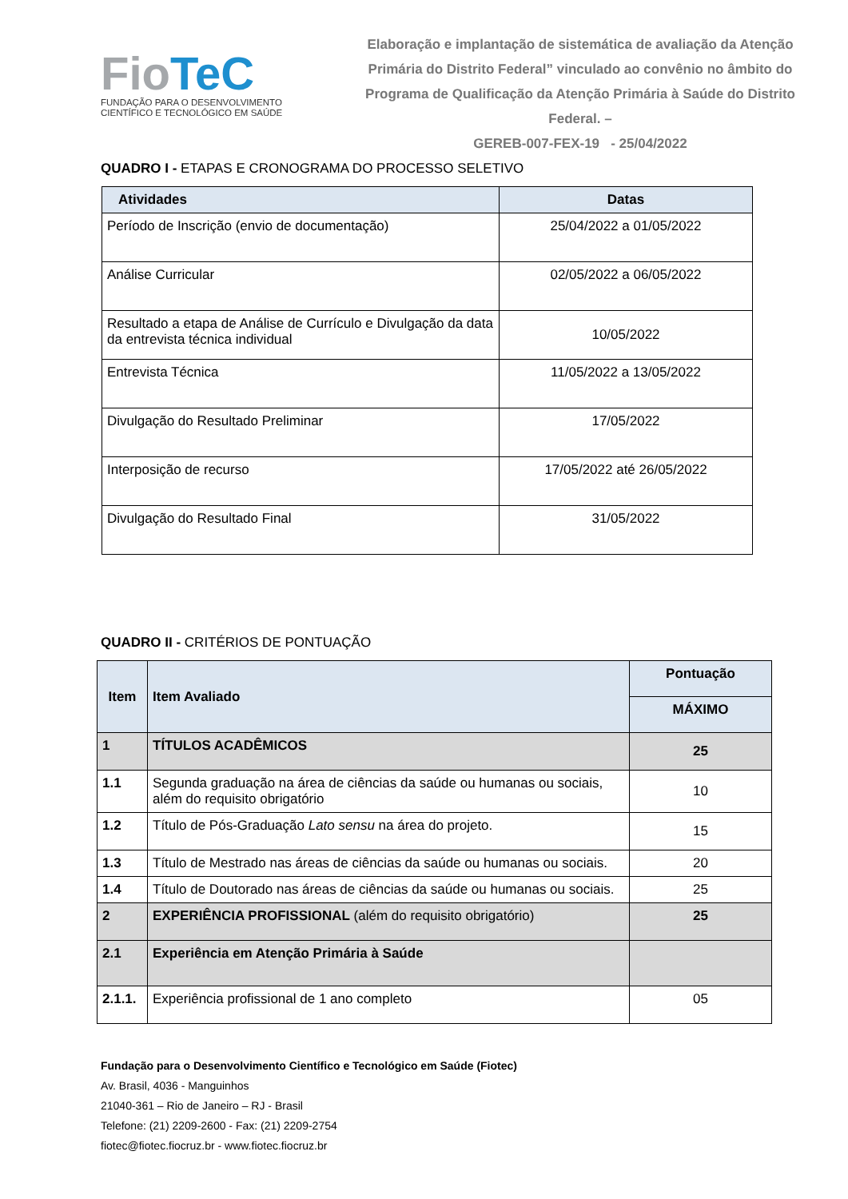FioTeC
FUNDAÇÃO PARA O DESENVOLVIMENTO
CIENTÍFICO E TECNOLÓGICO EM SAÚDE
Elaboração e implantação de sistemática de avaliação da Atenção Primária do Distrito Federal” vinculado ao convênio no âmbito do Programa de Qualificação da Atenção Primária à Saúde do Distrito Federal. –
GEREB-007-FEX-19 - 25/04/2022
QUADRO I - ETAPAS E CRONOGRAMA DO PROCESSO SELETIVO
| Atividades | Datas |
| --- | --- |
| Período de Inscrição (envio de documentação) | 25/04/2022 a 01/05/2022 |
| Análise Curricular | 02/05/2022 a 06/05/2022 |
| Resultado a etapa de Análise de Currículo e Divulgação da data da entrevista técnica individual | 10/05/2022 |
| Entrevista Técnica | 11/05/2022 a 13/05/2022 |
| Divulgação do Resultado Preliminar | 17/05/2022 |
| Interposição de recurso | 17/05/2022 até 26/05/2022 |
| Divulgação do Resultado Final | 31/05/2022 |
QUADRO II - CRITÉRIOS DE PONTUAÇÃO
| Item | Item Avaliado | Pontuação |
| --- | --- | --- |
| | | MÁXIMO |
| 1 | TÍTULOS ACADÊMICOS | 25 |
| 1.1 | Segunda graduação na área de ciências da saúde ou humanas ou sociais, além do requisito obrigatório | 10 |
| 1.2 | Título de Pós-Graduação Lato sensu na área do projeto. | 15 |
| 1.3 | Título de Mestrado nas áreas de ciências da saúde ou humanas ou sociais. | 20 |
| 1.4 | Título de Doutorado nas áreas de ciências da saúde ou humanas ou sociais. | 25 |
| 2 | EXPERIÊNCIA PROFISSIONAL (além do requisito obrigatório) | 25 |
| 2.1 | Experiência em Atenção Primária à Saúde | |
| 2.1.1. | Experiência profissional de 1 ano completo | 05 |
Fundação para o Desenvolvimento Científico e Tecnológico em Saúde (Fiotec)
Av. Brasil, 4036 - Manguinhos
21040-361 – Rio de Janeiro – RJ - Brasil
Telefone: (21) 2209-2600 - Fax: (21) 2209-2754
fiotec@fiotec.fiocruz.br - www.fiotec.fiocruz.br